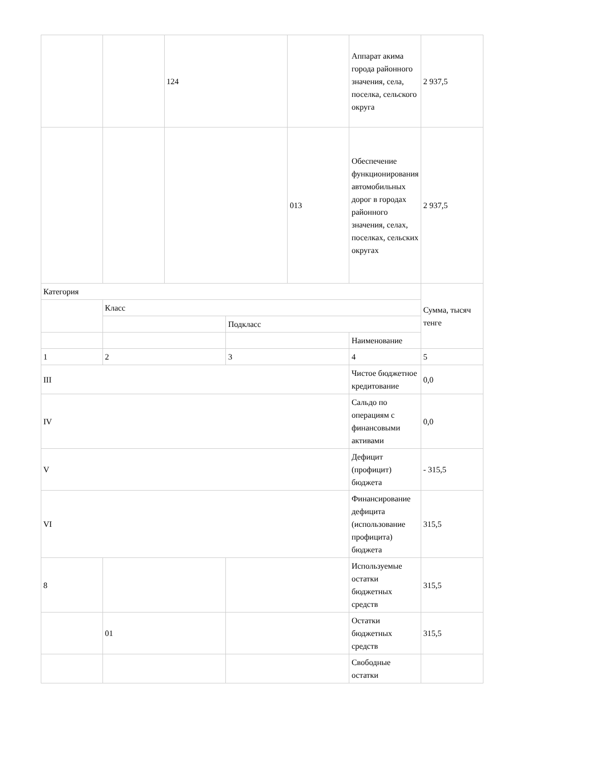| | | 124 | | | Аппарат акима города районного значения, села, поселка, сельского округа | 2 937,5 |
| | | | | 013 | Обеспечение функционирования автомобильных дорог в городах районного значения, селах, поселках, сельских округах | 2 937,5 |
| Категория | | | | | | Сумма, тысяч тенге |
| | Класс | | | | | |
| | | | Подкласс | | | |
| | | | | | Наименование | |
| 1 | 2 | | 3 | | 4 | 5 |
| III | | | | | Чистое бюджетное кредитование | 0,0 |
| IV | | | | | Сальдо по операциям с финансовыми активами | 0,0 |
| V | | | | | Дефицит (профицит) бюджета | - 315,5 |
| VI | | | | | Финансирование дефицита (использование профицита) бюджета | 315,5 |
| 8 | | | | | Используемые остатки бюджетных средств | 315,5 |
| | 01 | | | | Остатки бюджетных средств | 315,5 |
| | | | | | Свободные остатки | |